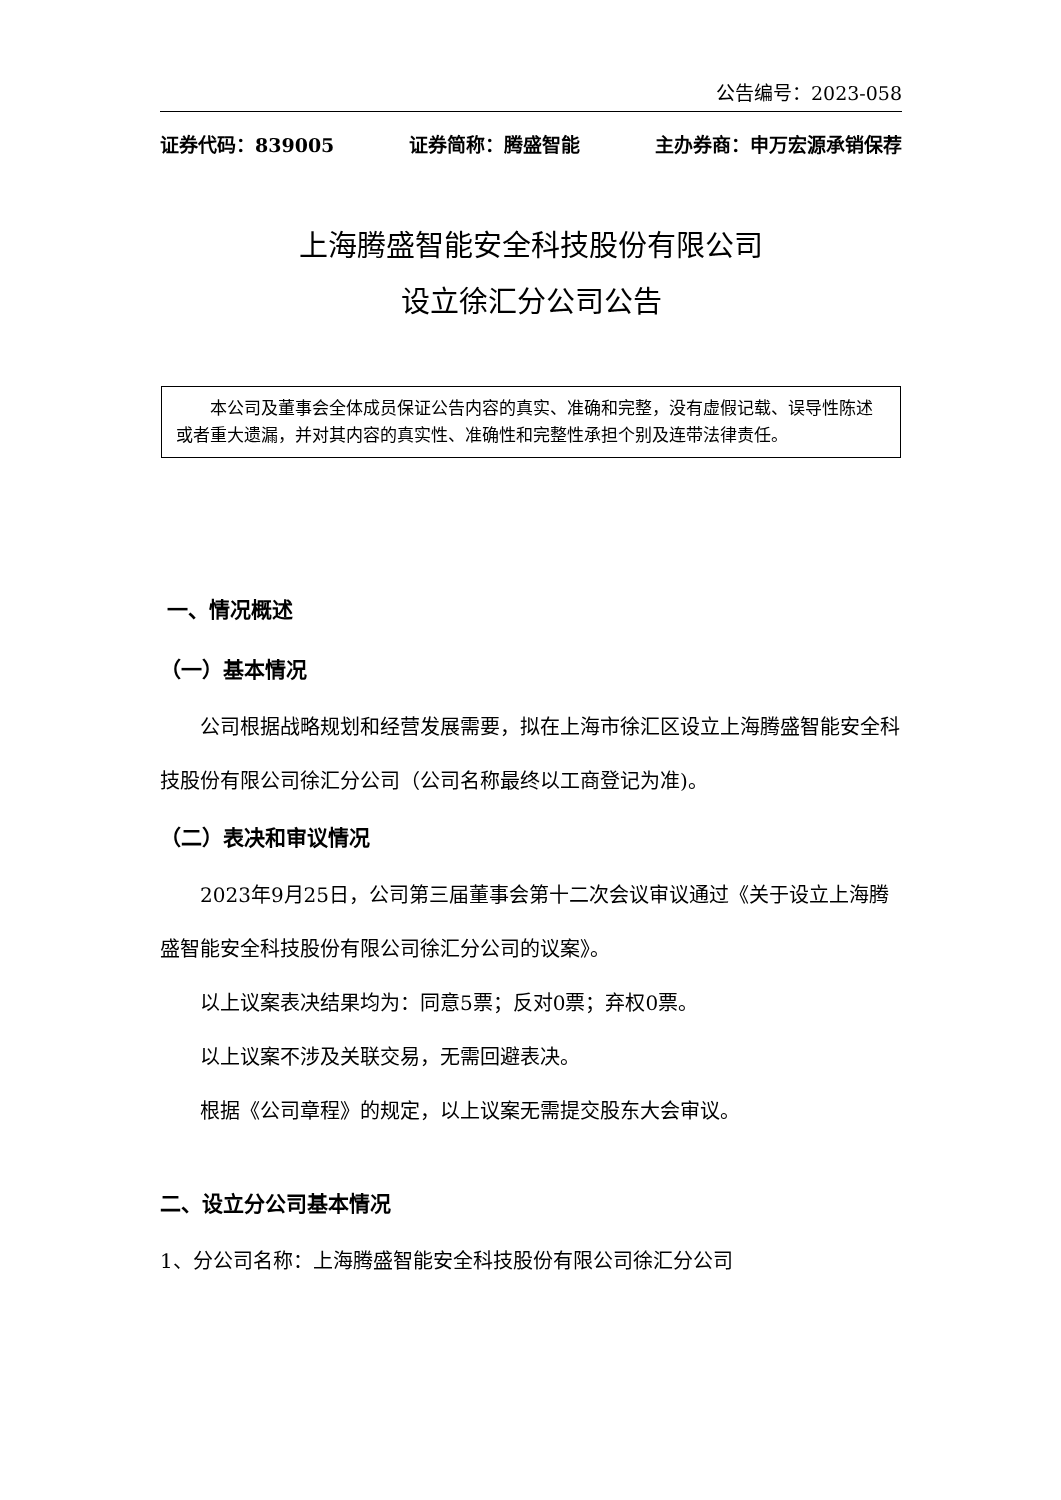公告编号：2023-058
证券代码：839005 证券简称：腾盛智能 主办券商：申万宏源承销保荐
上海腾盛智能安全科技股份有限公司
设立徐汇分公司公告
本公司及董事会全体成员保证公告内容的真实、准确和完整，没有虚假记载、误导性陈述或者重大遗漏，并对其内容的真实性、准确性和完整性承担个别及连带法律责任。
一、情况概述
（一）基本情况
公司根据战略规划和经营发展需要，拟在上海市徐汇区设立上海腾盛智能安全科技股份有限公司徐汇分公司（公司名称最终以工商登记为准)。
（二）表决和审议情况
2023年9月25日，公司第三届董事会第十二次会议审议通过《关于设立上海腾盛智能安全科技股份有限公司徐汇分公司的议案》。
以上议案表决结果均为：同意5票；反对0票；弃权0票。
以上议案不涉及关联交易，无需回避表决。
根据《公司章程》的规定，以上议案无需提交股东大会审议。
二、设立分公司基本情况
1、分公司名称：上海腾盛智能安全科技股份有限公司徐汇分公司